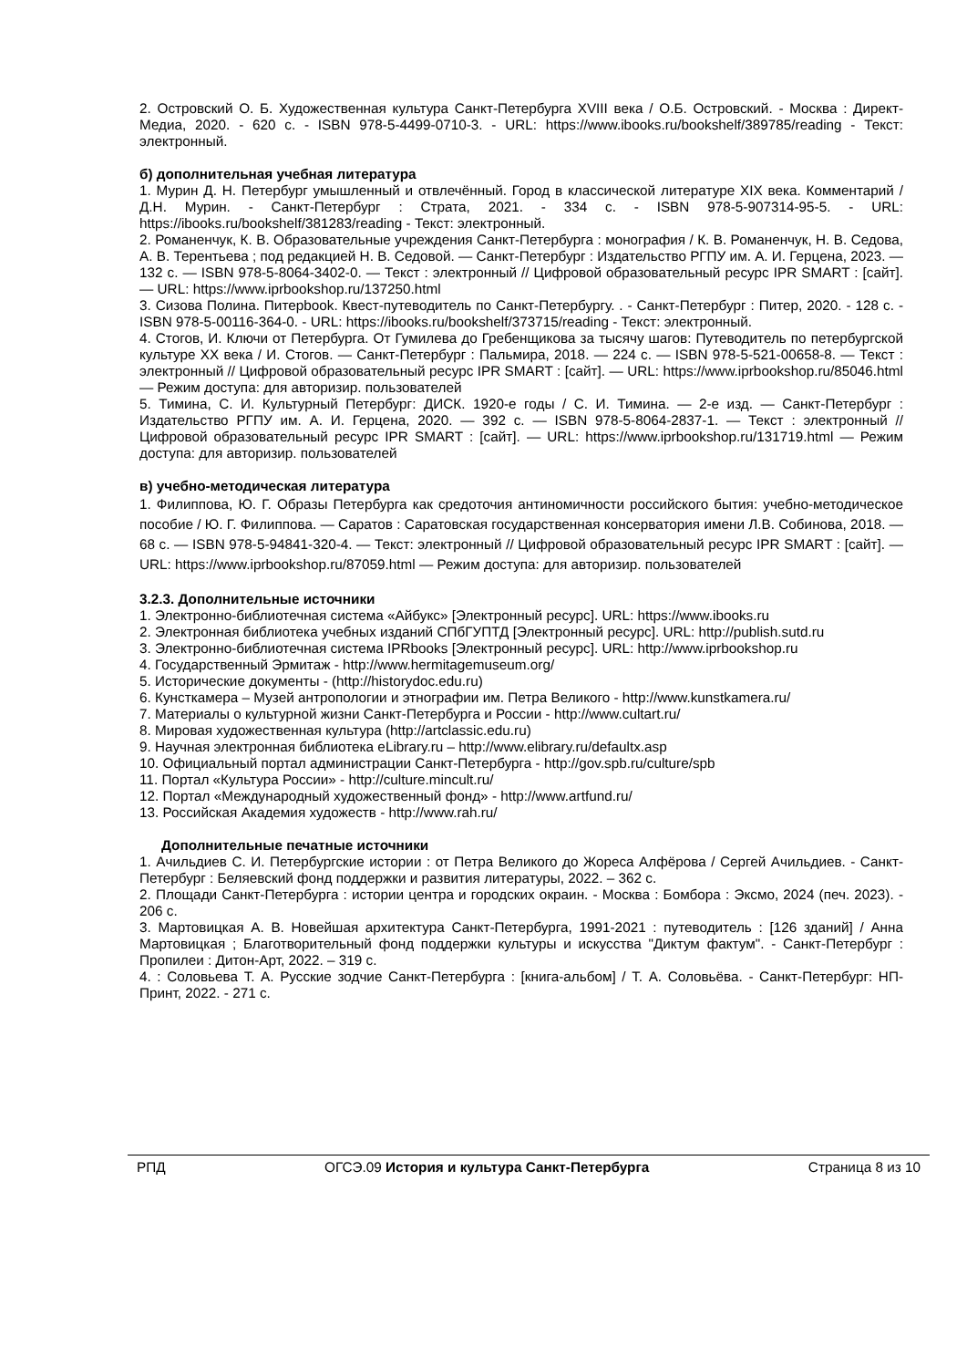2. Островский О. Б. Художественная культура Санкт-Петербурга XVIII века / О.Б. Островский. - Москва : Директ-Медиа, 2020. - 620 с. - ISBN 978-5-4499-0710-3. - URL: https://www.ibooks.ru/bookshelf/389785/reading - Текст: электронный.
б) дополнительная учебная литература
1. Мурин Д. Н. Петербург умышленный и отвлечённый. Город в классической литературе XIX века. Комментарий / Д.Н. Мурин. - Санкт-Петербург : Страта, 2021. - 334 с. - ISBN 978-5-907314-95-5. - URL: https://ibooks.ru/bookshelf/381283/reading - Текст: электронный.
2. Романенчук, К. В. Образовательные учреждения Санкт-Петербурга : монография / К. В. Романенчук, Н. В. Седова, А. В. Терентьева ; под редакцией Н. В. Седовой. — Санкт-Петербург : Издательство РГПУ им. А. И. Герцена, 2023. — 132 c. — ISBN 978-5-8064-3402-0. — Текст : электронный // Цифровой образовательный ресурс IPR SMART : [сайт]. — URL: https://www.iprbookshop.ru/137250.html
3. Сизова Полина. Питерbook. Квест-путеводитель по Санкт-Петербургу. . - Санкт-Петербург : Питер, 2020. - 128 с. - ISBN 978-5-00116-364-0. - URL: https://ibooks.ru/bookshelf/373715/reading - Текст: электронный.
4. Стогов, И. Ключи от Петербурга. От Гумилева до Гребенщикова за тысячу шагов: Путеводитель по петербургской культуре XX века / И. Стогов. — Санкт-Петербург : Пальмира, 2018. — 224 c. — ISBN 978-5-521-00658-8. — Текст : электронный // Цифровой образовательный ресурс IPR SMART : [сайт]. — URL: https://www.iprbookshop.ru/85046.html — Режим доступа: для авторизир. пользователей
5. Тимина, С. И. Культурный Петербург: ДИСК. 1920-е годы / С. И. Тимина. — 2-е изд. — Санкт-Петербург : Издательство РГПУ им. А. И. Герцена, 2020. — 392 c. — ISBN 978-5-8064-2837-1. — Текст : электронный // Цифровой образовательный ресурс IPR SMART : [сайт]. — URL: https://www.iprbookshop.ru/131719.html — Режим доступа: для авторизир. пользователей
в) учебно-методическая литература
1. Филиппова, Ю. Г. Образы Петербурга как средоточия антиномичности российского бытия: учебно-методическое пособие / Ю. Г. Филиппова. — Саратов : Саратовская государственная консерватория имени Л.В. Собинова, 2018. — 68 c. — ISBN 978-5-94841-320-4. — Текст: электронный // Цифровой образовательный ресурс IPR SMART : [сайт]. — URL: https://www.iprbookshop.ru/87059.html — Режим доступа: для авторизир. пользователей
3.2.3. Дополнительные источники
1. Электронно-библиотечная система «Айбукс» [Электронный ресурс]. URL: https://www.ibooks.ru
2. Электронная библиотека учебных изданий СПбГУПТД [Электронный ресурс]. URL: http://publish.sutd.ru
3. Электронно-библиотечная система IPRbooks [Электронный ресурс]. URL: http://www.iprbookshop.ru
4. Государственный Эрмитаж - http://www.hermitagemuseum.org/
5. Исторические документы - (http://historydoc.edu.ru)
6. Кунсткамера – Музей антропологии и этнографии им. Петра Великого - http://www.kunstkamera.ru/
7. Материалы о культурной жизни Санкт-Петербурга и России - http://www.cultart.ru/
8. Мировая художественная культура (http://artclassic.edu.ru)
9. Научная электронная библиотека eLibrary.ru – http://www.elibrary.ru/defaultx.asp
10. Официальный портал администрации Санкт-Петербурга - http://gov.spb.ru/culture/spb
11. Портал «Культура России» - http://culture.mincult.ru/
12. Портал «Международный художественный фонд» - http://www.artfund.ru/
13. Российская Академия художеств - http://www.rah.ru/
Дополнительные печатные источники
1. Ачильдиев С. И. Петербургские истории : от Петра Великого до Жореса Алфёрова / Сергей Ачильдиев. - Санкт-Петербург : Беляевский фонд поддержки и развития литературы, 2022. – 362 с.
2. Площади Санкт-Петербурга : истории центра и городских окраин. - Москва : Бомбора : Эксмо, 2024 (печ. 2023). - 206 с.
3. Мартовицкая А. В. Новейшая архитектура Санкт-Петербурга, 1991-2021 : путеводитель : [126 зданий] / Анна Мартовицкая ; Благотворительный фонд поддержки культуры и искусства "Диктум фактум". - Санкт-Петербург : Пропилеи : Дитон-Арт, 2022. – 319 с.
4. : Соловьева Т. А. Русские зодчие Санкт-Петербурга : [книга-альбом] / Т. А. Соловьёва. - Санкт-Петербург: НП-Принт, 2022. - 271 с.
РПД ОГСЭ.09 История и культура Санкт-Петербурга Страница 8 из 10